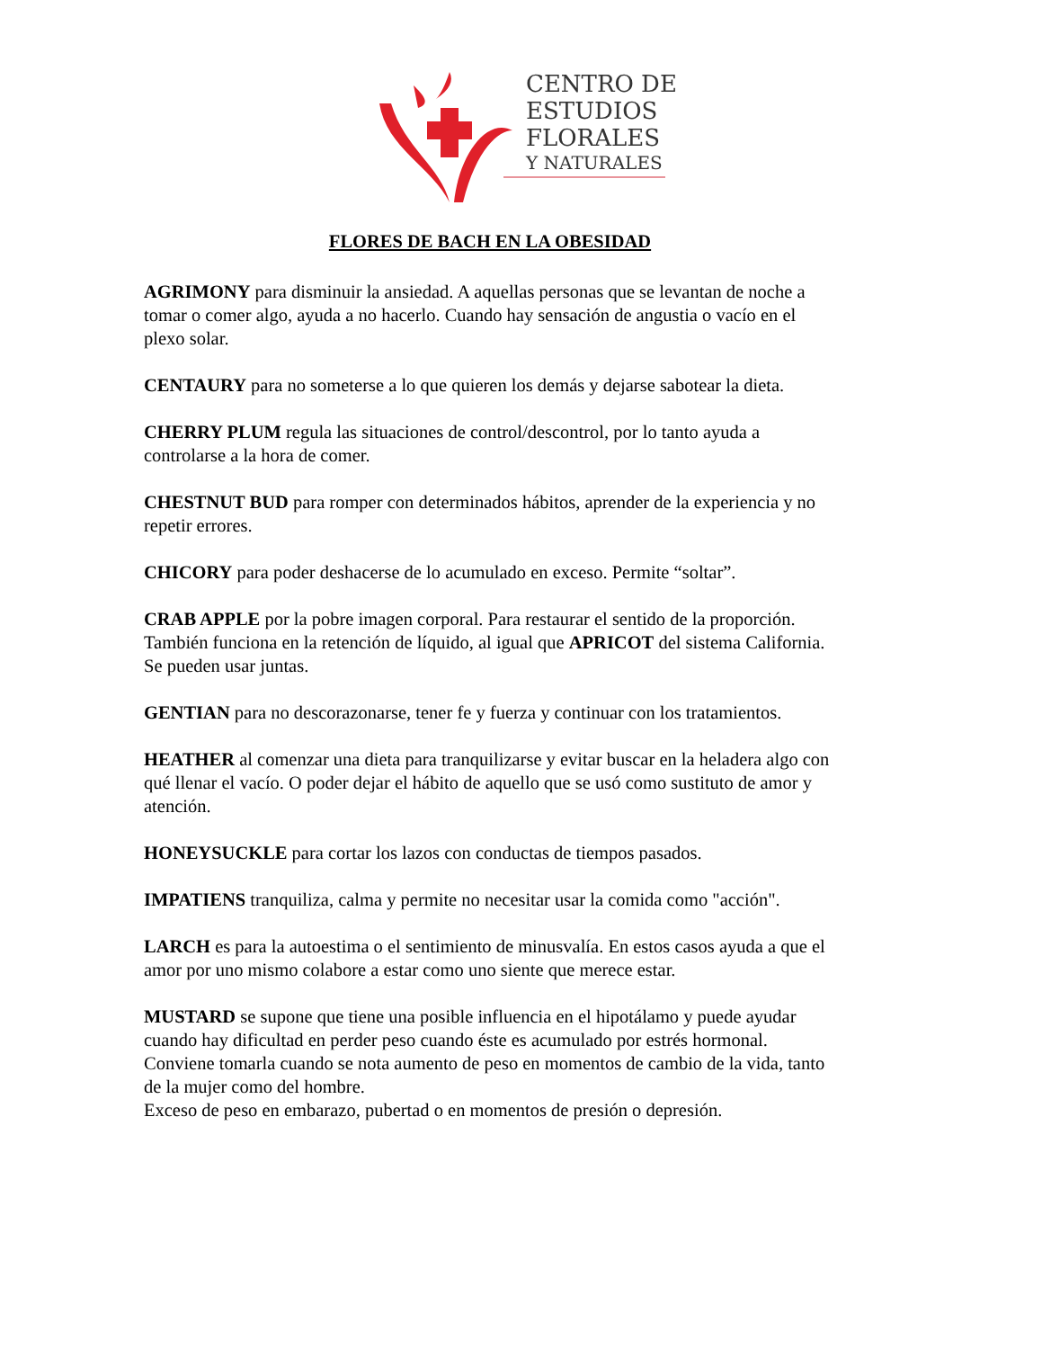CENTRO DE
ESTUDIOS
FLORALES
Y NATURALES
FLORES DE BACH EN LA OBESIDAD
AGRIMONY para disminuir la ansiedad. A aquellas personas que se levantan de noche a tomar o comer algo, ayuda a no hacerlo. Cuando hay sensación de angustia o vacío en el plexo solar.
CENTAURY para no someterse a lo que quieren los demás y dejarse sabotear la dieta.
CHERRY PLUM regula las situaciones de control/descontrol, por lo tanto ayuda a controlarse a la hora de comer.
CHESTNUT BUD para romper con determinados hábitos, aprender de la experiencia y no repetir errores.
CHICORY para poder deshacerse de lo acumulado en exceso. Permite “soltar”.
CRAB APPLE por la pobre imagen corporal. Para restaurar el sentido de la proporción. También funciona en la retención de líquido, al igual que APRICOT del sistema California. Se pueden usar juntas.
GENTIAN para no descorazonarse, tener fe y fuerza y continuar con los tratamientos.
HEATHER al comenzar una dieta para tranquilizarse y evitar buscar en la heladera algo con qué llenar el vacío. O poder dejar el hábito de aquello que se usó como sustituto de amor y atención.
HONEYSUCKLE para cortar los lazos con conductas de tiempos pasados.
IMPATIENS tranquiliza, calma y permite no necesitar usar la comida como "acción".
LARCH es para la autoestima o el sentimiento de minusvalía. En estos casos ayuda a que el amor por uno mismo colabore a estar como uno siente que merece estar.
MUSTARD se supone que tiene una posible influencia en el hipotálamo y puede ayudar cuando hay dificultad en perder peso cuando éste es acumulado por estrés hormonal. Conviene tomarla cuando se nota aumento de peso en momentos de cambio de la vida, tanto de la mujer como del hombre.
Exceso de peso en embarazo, pubertad o en momentos de presión o depresión.